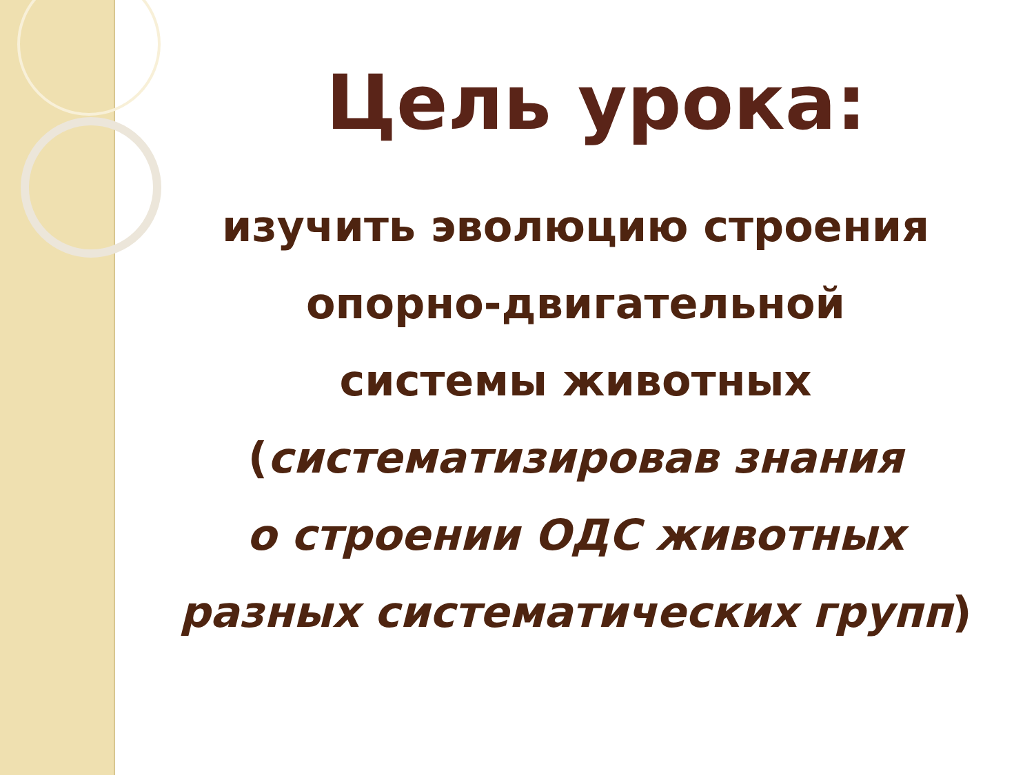Цель урока:
изучить эволюцию строения
опорно-двигательной
системы животных
(систематизировав знания
о строении ОДС животных
разных систематических групп)